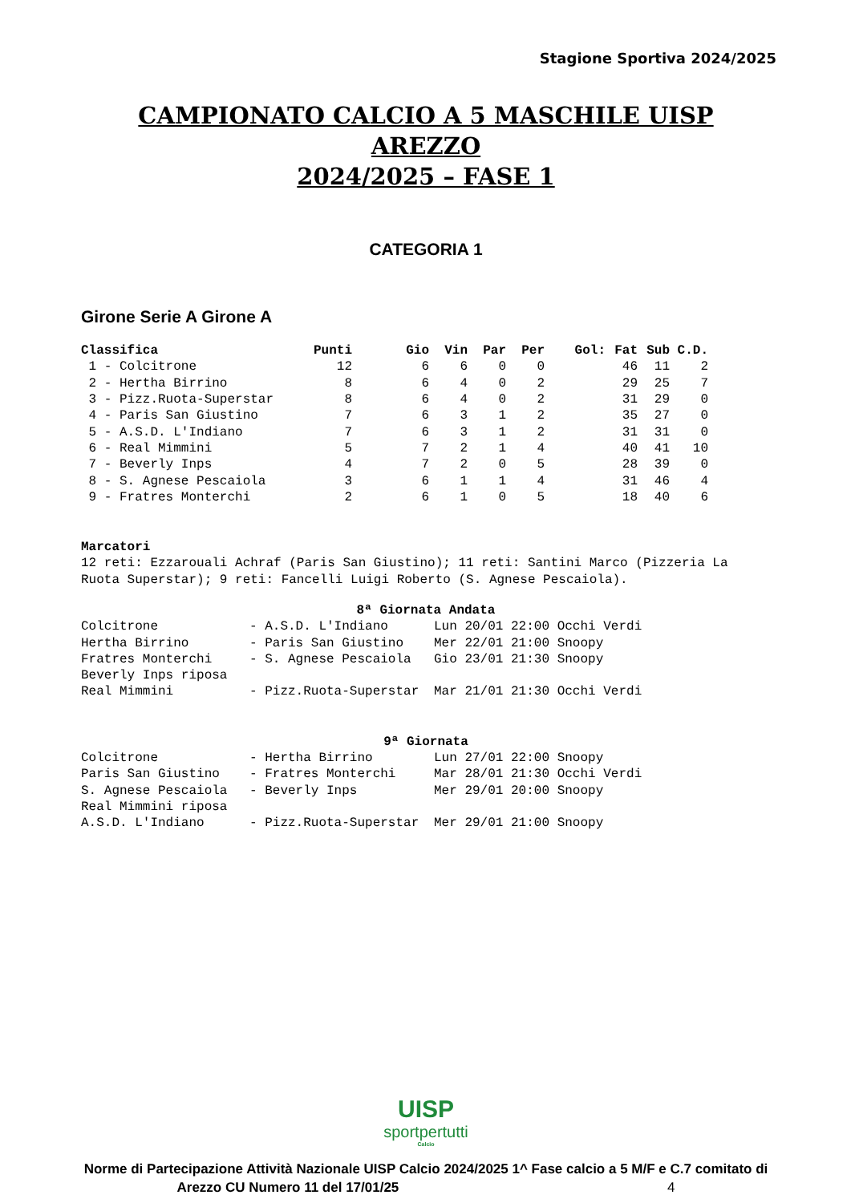Stagione Sportiva 2024/2025
CAMPIONATO CALCIO A 5 MASCHILE UISP AREZZO
2024/2025 – FASE 1
CATEGORIA 1
Girone Serie A Girone A
| Classifica | Punti | Gio | Vin | Par | Per | Gol: | Fat | Sub | C.D. |
| --- | --- | --- | --- | --- | --- | --- | --- | --- | --- |
| 1 - Colcitrone | 12 | 6 | 6 | 0 | 0 | | 46 | 11 | 2 |
| 2 - Hertha Birrino | 8 | 6 | 4 | 0 | 2 | | 29 | 25 | 7 |
| 3 - Pizz.Ruota-Superstar | 8 | 6 | 4 | 0 | 2 | | 31 | 29 | 0 |
| 4 - Paris San Giustino | 7 | 6 | 3 | 1 | 2 | | 35 | 27 | 0 |
| 5 - A.S.D. L'Indiano | 7 | 6 | 3 | 1 | 2 | | 31 | 31 | 0 |
| 6 - Real Mimmini | 5 | 7 | 2 | 1 | 4 | | 40 | 41 | 10 |
| 7 - Beverly Inps | 4 | 7 | 2 | 0 | 5 | | 28 | 39 | 0 |
| 8 - S. Agnese Pescaiola | 3 | 6 | 1 | 1 | 4 | | 31 | 46 | 4 |
| 9 - Fratres Monterchi | 2 | 6 | 1 | 0 | 5 | | 18 | 40 | 6 |
Marcatori
12 reti: Ezzarouali Achraf (Paris San Giustino); 11 reti: Santini Marco (Pizzeria La Ruota Superstar); 9 reti: Fancelli Luigi Roberto (S. Agnese Pescaiola).
8ª Giornata Andata
| Colcitrone | - A.S.D. L'Indiano | Lun 20/01 22:00 Occhi Verdi |
| Hertha Birrino | - Paris San Giustino | Mer 22/01 21:00 Snoopy |
| Fratres Monterchi | - S. Agnese Pescaiola | Gio 23/01 21:30 Snoopy |
| Beverly Inps riposa | | |
| Real Mimmini | - Pizz.Ruota-Superstar | Mar 21/01 21:30 Occhi Verdi |
9ª Giornata
| Colcitrone | - Hertha Birrino | Lun 27/01 22:00 Snoopy |
| Paris San Giustino | - Fratres Monterchi | Mar 28/01 21:30 Occhi Verdi |
| S. Agnese Pescaiola | - Beverly Inps | Mer 29/01 20:00 Snoopy |
| Real Mimmini riposa | | |
| A.S.D. L'Indiano | - Pizz.Ruota-Superstar | Mer 29/01 21:00 Snoopy |
UISP
sportpertutti
Calcio
Norme di Partecipazione Attività Nazionale UISP Calcio 2024/2025 1^ Fase calcio a 5 M/F e C.7 comitato di
Arezzo CU Numero 11 del 17/01/25 4